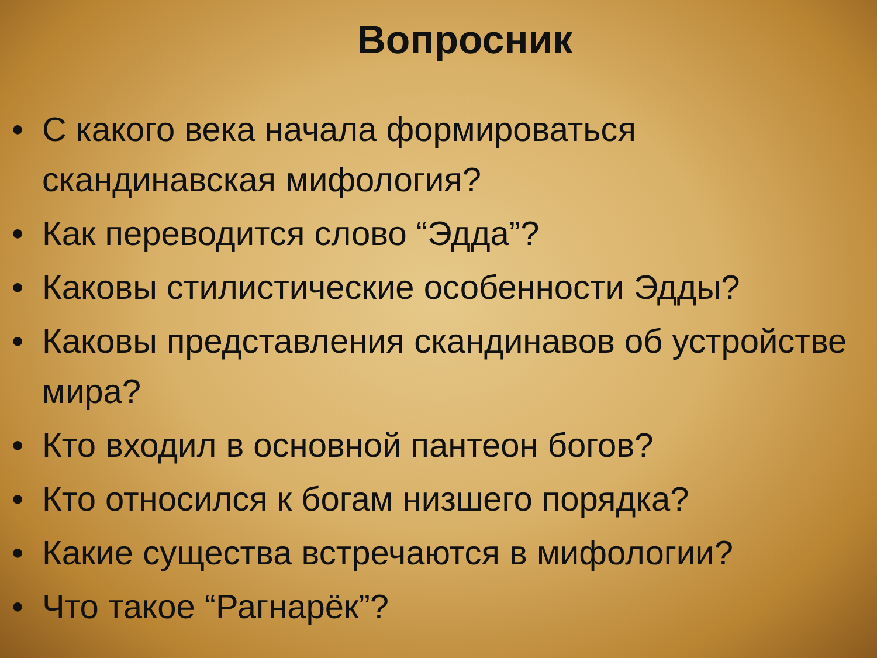Вопросник
• С какого века начала формироваться скандинавская мифология?
• Как переводится слово “Эдда”?
• Каковы стилистические особенности Эдды?
• Каковы представления скандинавов об устройстве мира?
• Кто входил в основной пантеон богов?
• Кто относился к богам низшего порядка?
• Какие существа встречаются в мифологии?
• Что такое “Рагнарёк”?